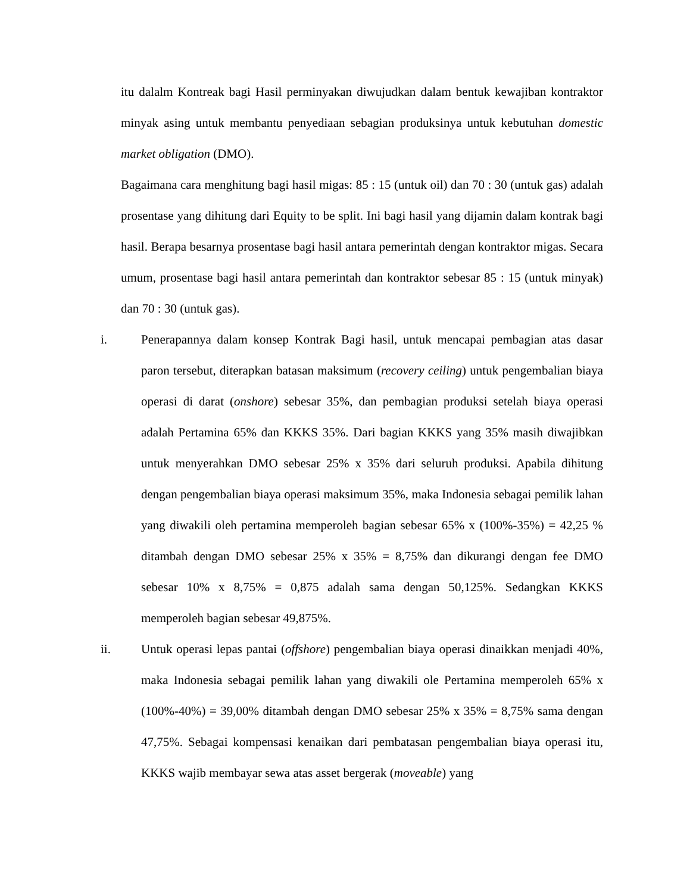itu dalalm Kontreak bagi Hasil perminyakan diwujudkan dalam bentuk kewajiban kontraktor minyak asing untuk membantu penyediaan sebagian produksinya untuk kebutuhan domestic market obligation (DMO).
Bagaimana cara menghitung bagi hasil migas: 85 : 15 (untuk oil) dan 70 : 30 (untuk gas) adalah prosentase yang dihitung dari Equity to be split. Ini bagi hasil yang dijamin dalam kontrak bagi hasil. Berapa besarnya prosentase bagi hasil antara pemerintah dengan kontraktor migas. Secara umum, prosentase bagi hasil antara pemerintah dan kontraktor sebesar 85 : 15 (untuk minyak) dan 70 : 30 (untuk gas).
i. Penerapannya dalam konsep Kontrak Bagi hasil, untuk mencapai pembagian atas dasar paron tersebut, diterapkan batasan maksimum (recovery ceiling) untuk pengembalian biaya operasi di darat (onshore) sebesar 35%, dan pembagian produksi setelah biaya operasi adalah Pertamina 65% dan KKKS 35%. Dari bagian KKKS yang 35% masih diwajibkan untuk menyerahkan DMO sebesar 25% x 35% dari seluruh produksi. Apabila dihitung dengan pengembalian biaya operasi maksimum 35%, maka Indonesia sebagai pemilik lahan yang diwakili oleh pertamina memperoleh bagian sebesar 65% x (100%-35%) = 42,25 % ditambah dengan DMO sebesar 25% x 35% = 8,75% dan dikurangi dengan fee DMO sebesar 10% x 8,75% = 0,875 adalah sama dengan 50,125%. Sedangkan KKKS memperoleh bagian sebesar 49,875%.
ii. Untuk operasi lepas pantai (offshore) pengembalian biaya operasi dinaikkan menjadi 40%, maka Indonesia sebagai pemilik lahan yang diwakili ole Pertamina memperoleh 65% x (100%-40%) = 39,00% ditambah dengan DMO sebesar 25% x 35% = 8,75% sama dengan 47,75%. Sebagai kompensasi kenaikan dari pembatasan pengembalian biaya operasi itu, KKKS wajib membayar sewa atas asset bergerak (moveable) yang